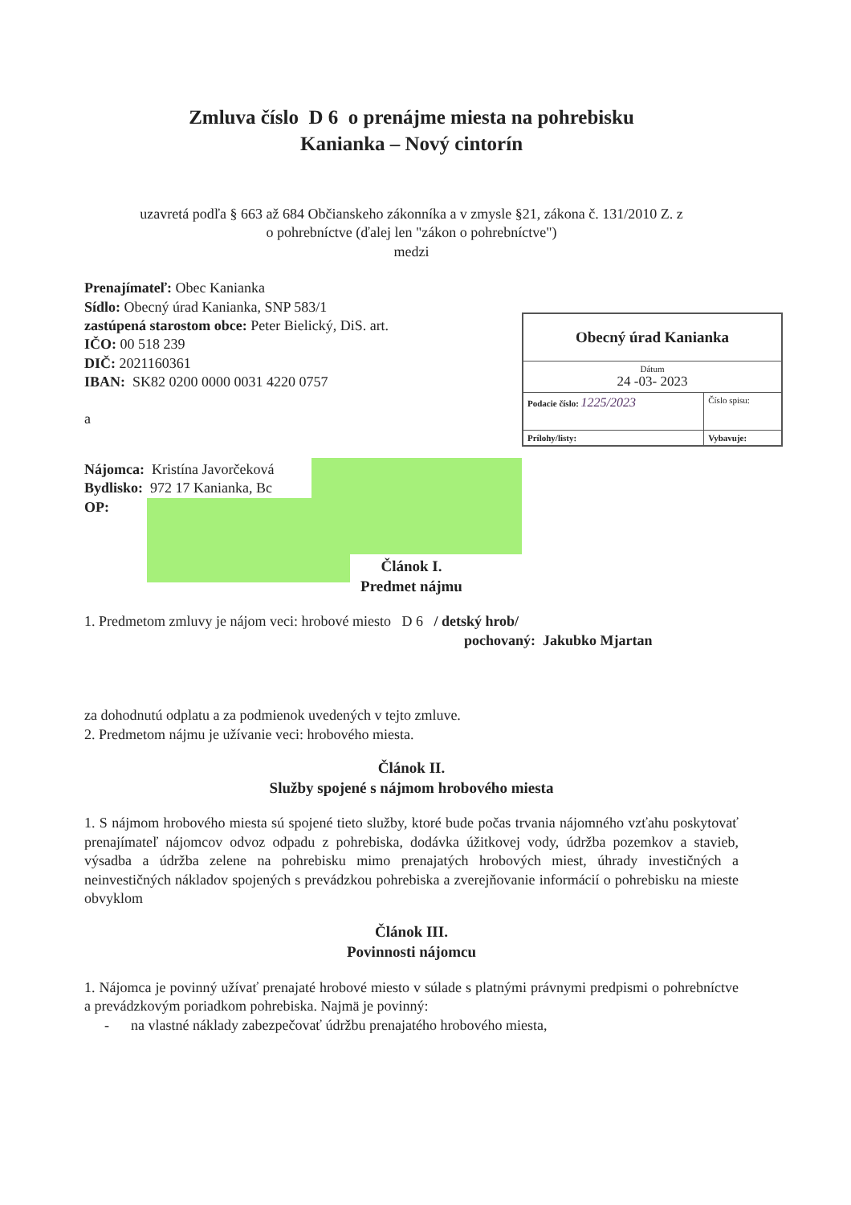Zmluva číslo D 6 o prenájme miesta na pohrebisku
Kanianka – Nový cintorín
uzavretá podľa § 663 až 684 Občianskeho zákonníka a v zmysle §21, zákona č. 131/2010 Z. z
o pohrebníctve (ďalej len "zákon o pohrebníctve")
medzi
Prenajímateľ: Obec Kanianka
Sídlo: Obecný úrad Kanianka, SNP 583/1
zastúpená starostom obce: Peter Bielický, DiS. art.
IČO: 00 518 239
DIČ: 2021160361
IBAN: SK82 0200 0000 0031 4220 0757
a
Nájomca: Kristína Javorčeková
Bydlisko: 972 17 Kanianka, Bc
OP:
| Obecný úrad Kanianka | |
| Dátum 24 -03- 2023 | |
| Podacie číslo: 1225/2023 | Číslo spisu: |
| Prílohy/listy: | Vybavuje: |
Článok I.
Predmet nájmu
1. Predmetom zmluvy je nájom veci: hrobové miesto D 6 / detský hrob/
pochovaný: Jakubko Mjartan
za dohodnutú odplatu a za podmienok uvedených v tejto zmluve.
2. Predmetom nájmu je užívanie veci: hrobového miesta.
Článok II.
Služby spojené s nájmom hrobového miesta
1. S nájmom hrobového miesta sú spojené tieto služby, ktoré bude počas trvania nájomného vzťahu poskytovať prenajímateľ nájomcov odvoz odpadu z pohrebiska, dodávka úžitkovej vody, údržba pozemkov a stavieb, výsadba a údržba zelene na pohrebisku mimo prenajatých hrobových miest, úhrady investičných a neinvestičných nákladov spojených s prevádzkou pohrebiska a zverejňovanie informácií o pohrebisku na mieste obvyklom
Článok III.
Povinnosti nájomcu
1. Nájomca je povinný užívať prenajaté hrobové miesto v súlade s platnými právnymi predpismi o pohrebníctve a prevádzkovým poriadkom pohrebiska. Najmä je povinný:
- na vlastné náklady zabezpečovať údržbu prenajatého hrobového miesta,